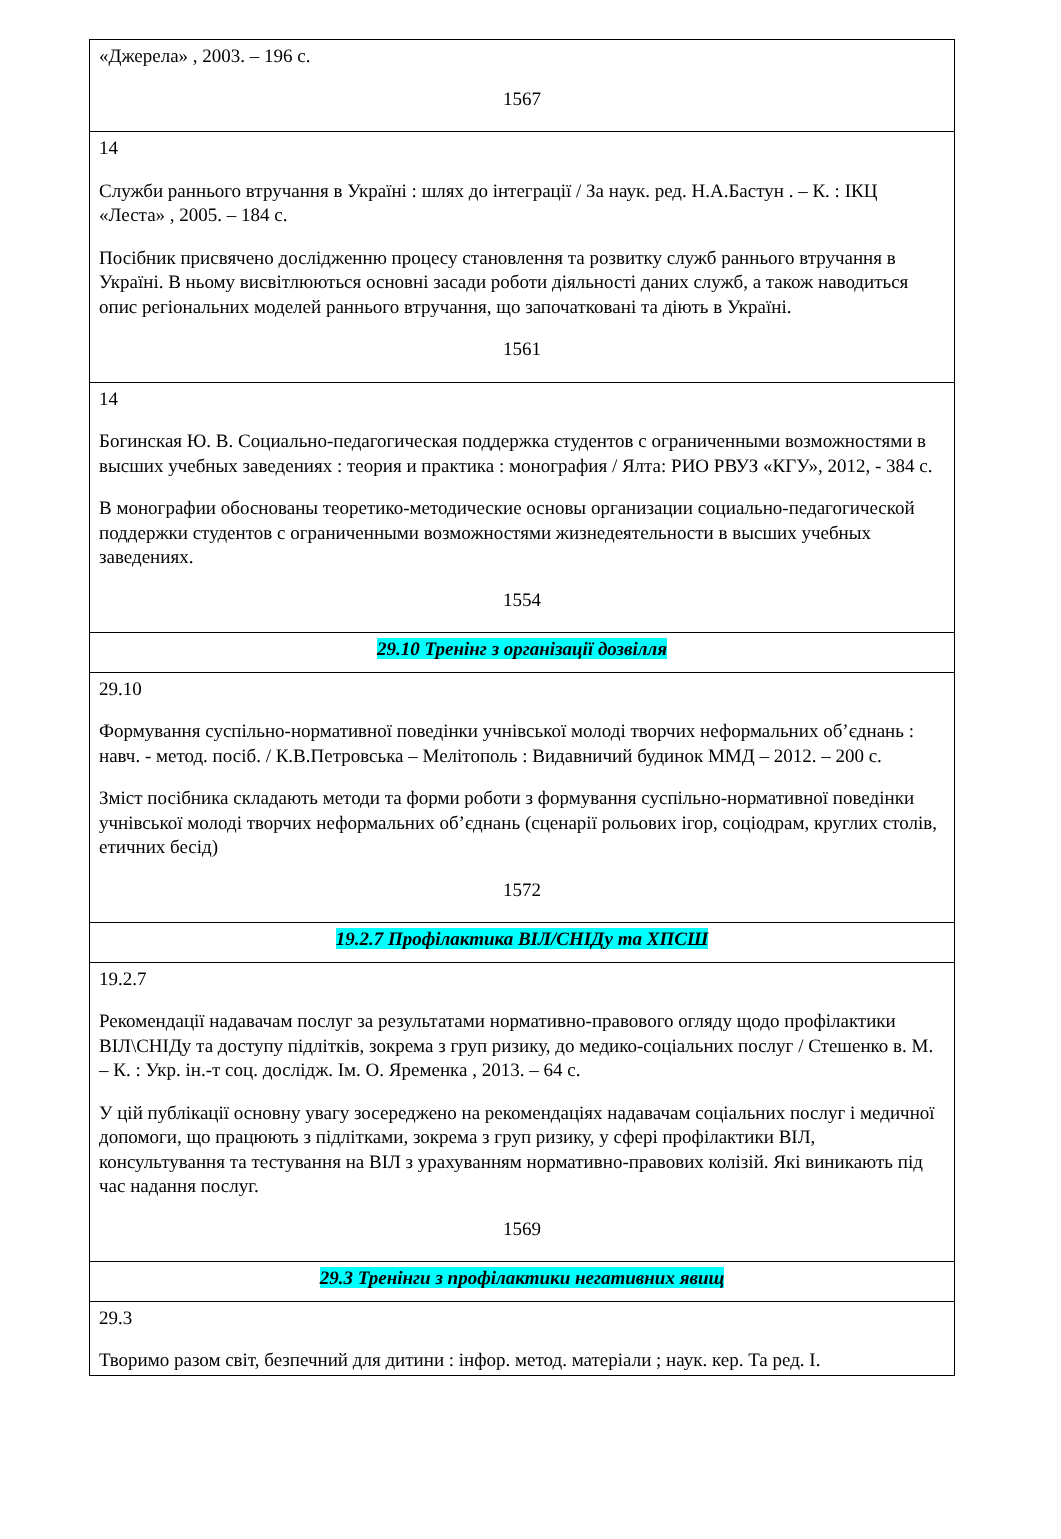| «Джерела» , 2003. – 196 с. 1567 |
| 14 Служби раннього втручання в Україні : шлях до інтеграції / За наук. ред. Н.А.Бастун . – К. : ІКЦ «Леста» , 2005. – 184 с. Посібник присвячено дослідженню процесу становлення та розвитку служб раннього втручання в Україні. В ньому висвітлюються основні засади роботи діяльності даних служб, а також наводиться опис регіональних моделей раннього втручання, що започатковані та діють в Україні. 1561 |
| 14 Богинская Ю. В. Социально-педагогическая поддержка студентов с ограниченными возможностями в высших учебных заведениях : теория и практика : монография / Ялта: РИО РВУЗ «КГУ», 2012, - 384 с. В монографии обоснованы теоретико-методические основы организации социально-педагогической поддержки студентов с ограниченными возможностями жизнедеятельности в высших учебных заведениях. 1554 |
| 29.10 Тренінг з організації дозвілля |
| 29.10 Формування суспільно-нормативної поведінки учнівської молоді творчих неформальних об’єднань : навч. - метод. посіб. / К.В.Петровська – Мелітополь : Видавничий будинок ММД – 2012. – 200 с. Зміст посібника складають методи та форми роботи з формування суспільно-нормативної поведінки учнівської молоді творчих неформальних об’єднань (сценарії рольових ігор, соціодрам, круглих столів, етичних бесід) 1572 |
| 19.2.7 Профілактика ВІЛ/СНІДу та ХПСШ |
| 19.2.7 Рекомендації надавачам послуг за результатами нормативно-правового огляду щодо профілактики ВІЛ\СНІДу та доступу підлітків, зокрема з груп ризику, до медико-соціальних послуг / Стешенко в. М. – К. : Укр. ін.-т соц. дослідж. Ім. О. Яременка , 2013. – 64 с. У цій публікації основну увагу зосереджено на рекомендаціях надавачам соціальних послуг і медичної допомоги, що працюють з підлітками, зокрема з груп ризику, у сфері профілактики ВІЛ, консультування та тестування на ВІЛ з урахуванням нормативно-правових колізій. Які виникають під час надання послуг. 1569 |
| 29.3 Тренінги з профілактики негативних явищ |
| 29.3 Творимо разом світ, безпечний для дитини : інфор. метод. матеріали ; наук. кер. Та ред. І. |